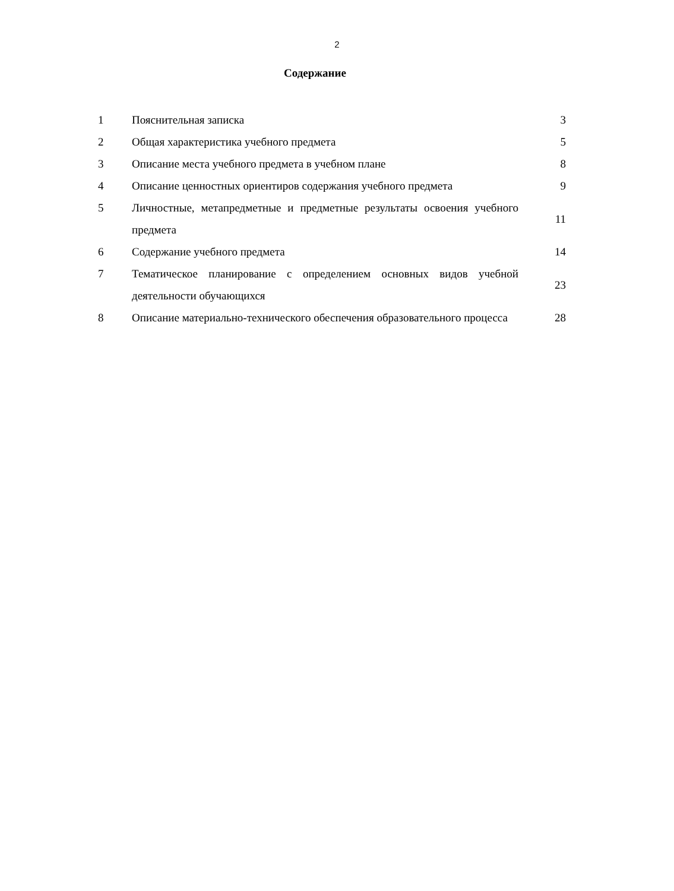2
Содержание
| 1 | Пояснительная записка | 3 |
| 2 | Общая характеристика учебного предмета | 5 |
| 3 | Описание места учебного предмета в учебном плане | 8 |
| 4 | Описание ценностных ориентиров содержания учебного предмета | 9 |
| 5 | Личностные, метапредметные и предметные результаты освоения учебного предмета | 11 |
| 6 | Содержание учебного предмета | 14 |
| 7 | Тематическое планирование с определением основных видов учебной деятельности обучающихся | 23 |
| 8 | Описание материально-технического обеспечения образовательного процесса | 28 |